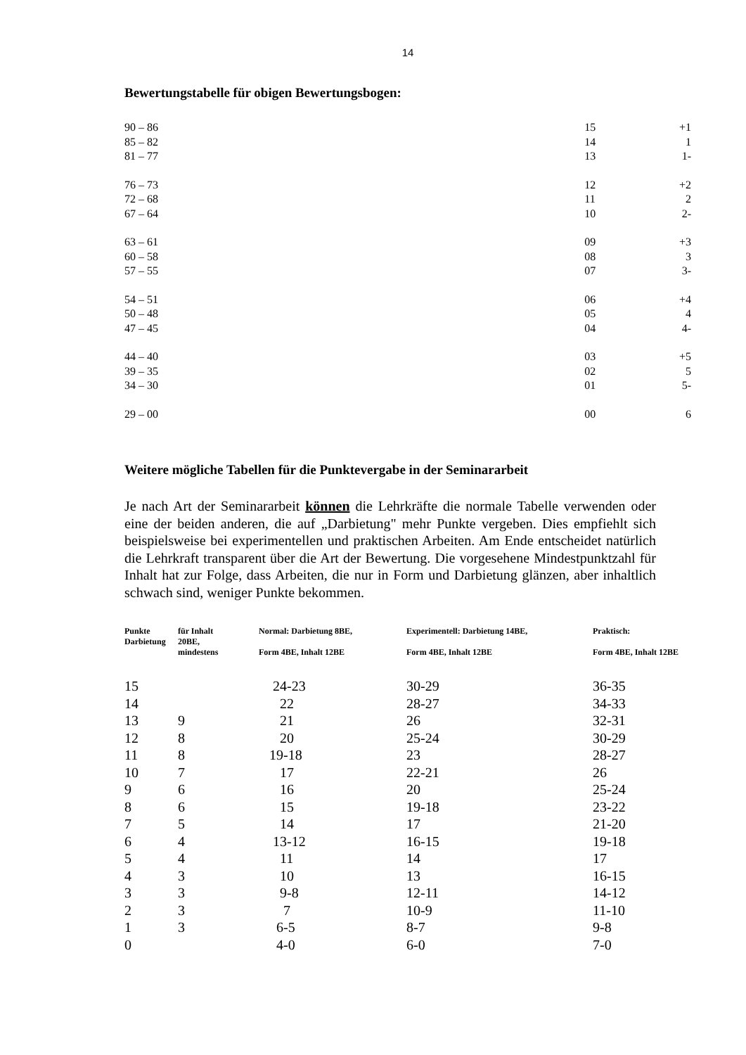14
Bewertungstabelle für obigen Bewertungsbogen:
| 90 – 86 | 15 | +1 |
| 85 – 82 | 14 | 1 |
| 81 – 77 | 13 | 1- |
| 76 – 73 | 12 | +2 |
| 72 – 68 | 11 | 2 |
| 67 – 64 | 10 | 2- |
| 63 – 61 | 09 | +3 |
| 60 – 58 | 08 | 3 |
| 57 – 55 | 07 | 3- |
| 54 – 51 | 06 | +4 |
| 50 – 48 | 05 | 4 |
| 47 – 45 | 04 | 4- |
| 44 – 40 | 03 | +5 |
| 39 – 35 | 02 | 5 |
| 34 – 30 | 01 | 5- |
| 29 – 00 | 00 | 6 |
Weitere mögliche Tabellen für die Punktevergabe in der Seminararbeit
Je nach Art der Seminararbeit können die Lehrkräfte die normale Tabelle verwenden oder eine der beiden anderen, die auf „Darbietung" mehr Punkte vergeben. Dies empfiehlt sich beispielsweise bei experimentellen und praktischen Arbeiten. Am Ende entscheidet natürlich die Lehrkraft transparent über die Art der Bewertung. Die vorgesehene Mindestpunktzahl für Inhalt hat zur Folge, dass Arbeiten, die nur in Form und Darbietung glänzen, aber inhaltlich schwach sind, weniger Punkte bekommen.
| Punkte Darbietung | für Inhalt 20BE, mindestens | Normal: Darbietung 8BE, Form 4BE, Inhalt 12BE | Experimentell: Darbietung 14BE, Form 4BE, Inhalt 12BE | Praktisch: Form 4BE, Inhalt 12BE |
| --- | --- | --- | --- | --- |
| 15 | | 24-23 | 30-29 | 36-35 |
| 14 | | 22 | 28-27 | 34-33 |
| 13 | 9 | 21 | 26 | 32-31 |
| 12 | 8 | 20 | 25-24 | 30-29 |
| 11 | 8 | 19-18 | 23 | 28-27 |
| 10 | 7 | 17 | 22-21 | 26 |
| 9 | 6 | 16 | 20 | 25-24 |
| 8 | 6 | 15 | 19-18 | 23-22 |
| 7 | 5 | 14 | 17 | 21-20 |
| 6 | 4 | 13-12 | 16-15 | 19-18 |
| 5 | 4 | 11 | 14 | 17 |
| 4 | 3 | 10 | 13 | 16-15 |
| 3 | 3 | 9-8 | 12-11 | 14-12 |
| 2 | 3 | 7 | 10-9 | 11-10 |
| 1 | 3 | 6-5 | 8-7 | 9-8 |
| 0 | | 4-0 | 6-0 | 7-0 |